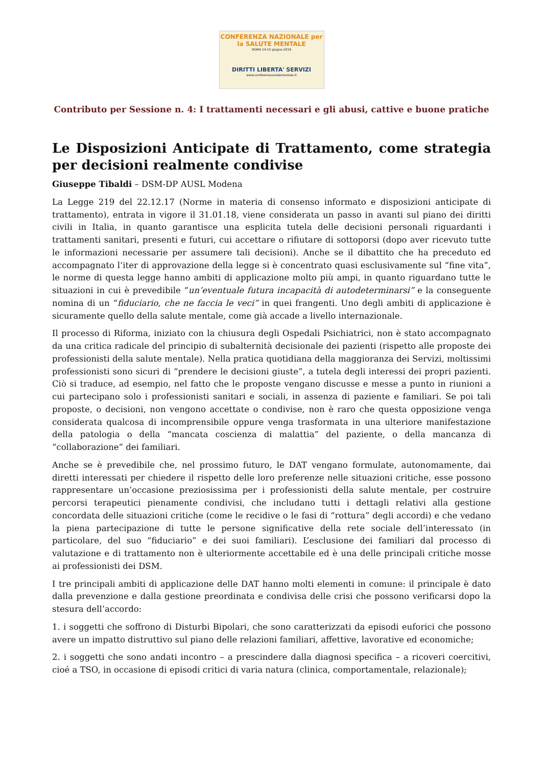CONFERENZA NAZIONALE per la SALUTE MENTALE
ROMA 14-15 giugno 2019
DIRITTI LIBERTA' SERVIZI
www.conferenzasalutementale.it
Contributo per Sessione n. 4: I trattamenti necessari e gli abusi, cattive e buone pratiche
Le Disposizioni Anticipate di Trattamento, come strategia per decisioni realmente condivise
Giuseppe Tibaldi – DSM-DP AUSL Modena
La Legge 219 del 22.12.17 (Norme in materia di consenso informato e disposizioni anticipate di trattamento), entrata in vigore il 31.01.18, viene considerata un passo in avanti sul piano dei diritti civili in Italia, in quanto garantisce una esplicita tutela delle decisioni personali riguardanti i trattamenti sanitari, presenti e futuri, cui accettare o rifiutare di sottoporsi (dopo aver ricevuto tutte le informazioni necessarie per assumere tali decisioni). Anche se il dibattito che ha preceduto ed accompagnato l’iter di approvazione della legge si è concentrato quasi esclusivamente sul “fine vita”, le norme di questa legge hanno ambiti di applicazione molto più ampi, in quanto riguardano tutte le situazioni in cui è prevedibile “un’eventuale futura incapacità di autodeterminarsi” e la conseguente nomina di un “fiduciario, che ne faccia le veci” in quei frangenti. Uno degli ambiti di applicazione è sicuramente quello della salute mentale, come già accade a livello internazionale.
Il processo di Riforma, iniziato con la chiusura degli Ospedali Psichiatrici, non è stato accompagnato da una critica radicale del principio di subalternità decisionale dei pazienti (rispetto alle proposte dei professionisti della salute mentale). Nella pratica quotidiana della maggioranza dei Servizi, moltissimi professionisti sono sicuri di “prendere le decisioni giuste”, a tutela degli interessi dei propri pazienti. Ciò si traduce, ad esempio, nel fatto che le proposte vengano discusse e messe a punto in riunioni a cui partecipano solo i professionisti sanitari e sociali, in assenza di paziente e familiari. Se poi tali proposte, o decisioni, non vengono accettate o condivise, non è raro che questa opposizione venga considerata qualcosa di incomprensibile oppure venga trasformata in una ulteriore manifestazione della patologia o della “mancata coscienza di malattia” del paziente, o della mancanza di “collaborazione” dei familiari.
Anche se è prevedibile che, nel prossimo futuro, le DAT vengano formulate, autonomamente, dai diretti interessati per chiedere il rispetto delle loro preferenze nelle situazioni critiche, esse possono rappresentare un’occasione preziosissima per i professionisti della salute mentale, per costruire percorsi terapeutici pienamente condivisi, che includano tutti i dettagli relativi alla gestione concordata delle situazioni critiche (come le recidive o le fasi di “rottura” degli accordi) e che vedano la piena partecipazione di tutte le persone significative della rete sociale dell’interessato (in particolare, del suo “fiduciario” e dei suoi familiari). L’esclusione dei familiari dal processo di valutazione e di trattamento non è ulteriormente accettabile ed è una delle principali critiche mosse ai professionisti dei DSM.
I tre principali ambiti di applicazione delle DAT hanno molti elementi in comune: il principale è dato dalla prevenzione e dalla gestione preordinata e condivisa delle crisi che possono verificarsi dopo la stesura dell’accordo:
1. i soggetti che soffrono di Disturbi Bipolari, che sono caratterizzati da episodi euforici che possono avere un impatto distruttivo sul piano delle relazioni familiari, affettive, lavorative ed economiche;
2. i soggetti che sono andati incontro – a prescindere dalla diagnosi specifica – a ricoveri coercitivi, cioé a TSO, in occasione di episodi critici di varia natura (clinica, comportamentale, relazionale);